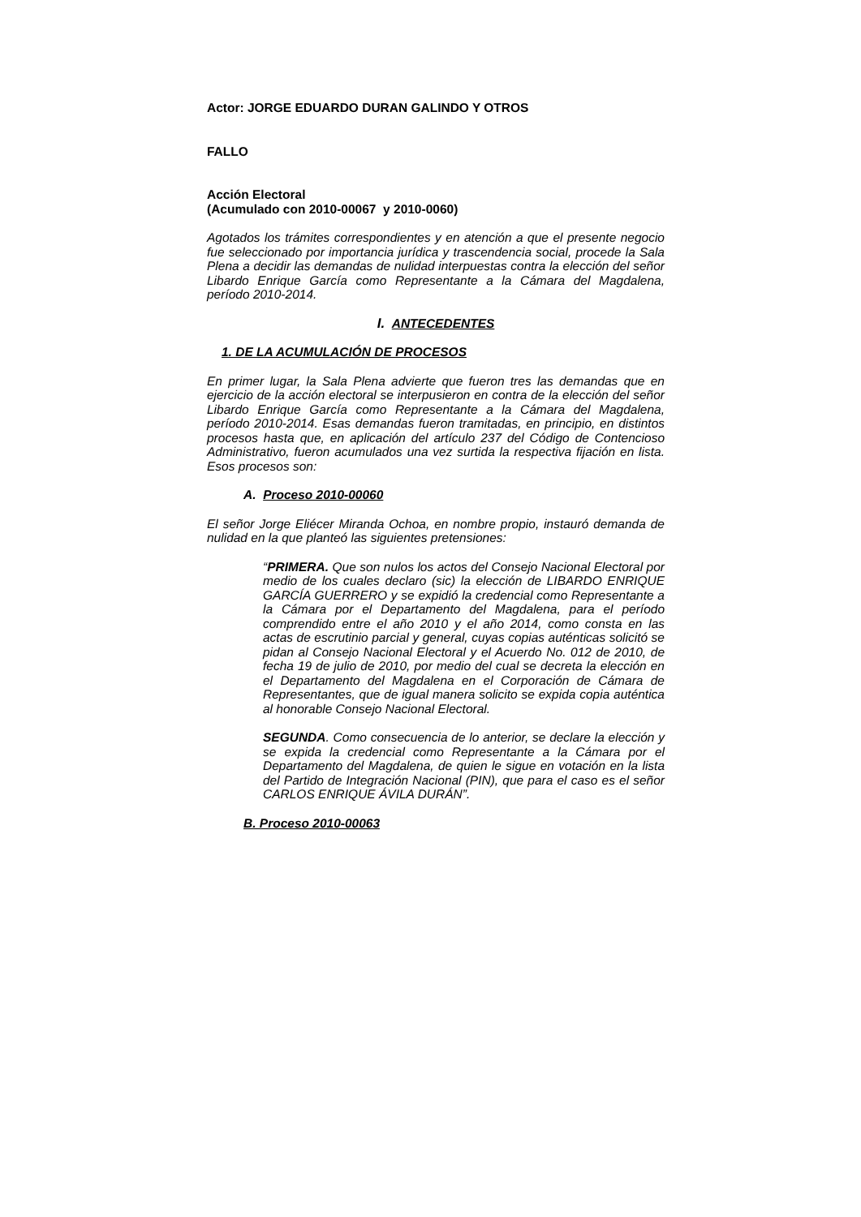Actor: JORGE EDUARDO DURAN GALINDO Y OTROS
FALLO
Acción Electoral
(Acumulado con 2010-00067 y 2010-0060)
Agotados los trámites correspondientes y en atención a que el presente negocio fue seleccionado por importancia jurídica y trascendencia social, procede la Sala Plena a decidir las demandas de nulidad interpuestas contra la elección del señor Libardo Enrique García como Representante a la Cámara del Magdalena, período 2010-2014.
I. ANTECEDENTES
1. DE LA ACUMULACIÓN DE PROCESOS
En primer lugar, la Sala Plena advierte que fueron tres las demandas que en ejercicio de la acción electoral se interpusieron en contra de la elección del señor Libardo Enrique García como Representante a la Cámara del Magdalena, período 2010-2014. Esas demandas fueron tramitadas, en principio, en distintos procesos hasta que, en aplicación del artículo 237 del Código de Contencioso Administrativo, fueron acumulados una vez surtida la respectiva fijación en lista. Esos procesos son:
A. Proceso 2010-00060
El señor Jorge Eliécer Miranda Ochoa, en nombre propio, instauró demanda de nulidad en la que planteó las siguientes pretensiones:
“PRIMERA. Que son nulos los actos del Consejo Nacional Electoral por medio de los cuales declaro (sic) la elección de LIBARDO ENRIQUE GARCÍA GUERRERO y se expidió la credencial como Representante a la Cámara por el Departamento del Magdalena, para el período comprendido entre el año 2010 y el año 2014, como consta en las actas de escrutinio parcial y general, cuyas copias auténticas solicitó se pidan al Consejo Nacional Electoral y el Acuerdo No. 012 de 2010, de fecha 19 de julio de 2010, por medio del cual se decreta la elección en el Departamento del Magdalena en el Corporación de Cámara de Representantes, que de igual manera solicito se expida copia auténtica al honorable Consejo Nacional Electoral.
SEGUNDA. Como consecuencia de lo anterior, se declare la elección y se expida la credencial como Representante a la Cámara por el Departamento del Magdalena, de quien le sigue en votación en la lista del Partido de Integración Nacional (PIN), que para el caso es el señor CARLOS ENRIQUE ÁVILA DURÁN”.
B. Proceso 2010-00063